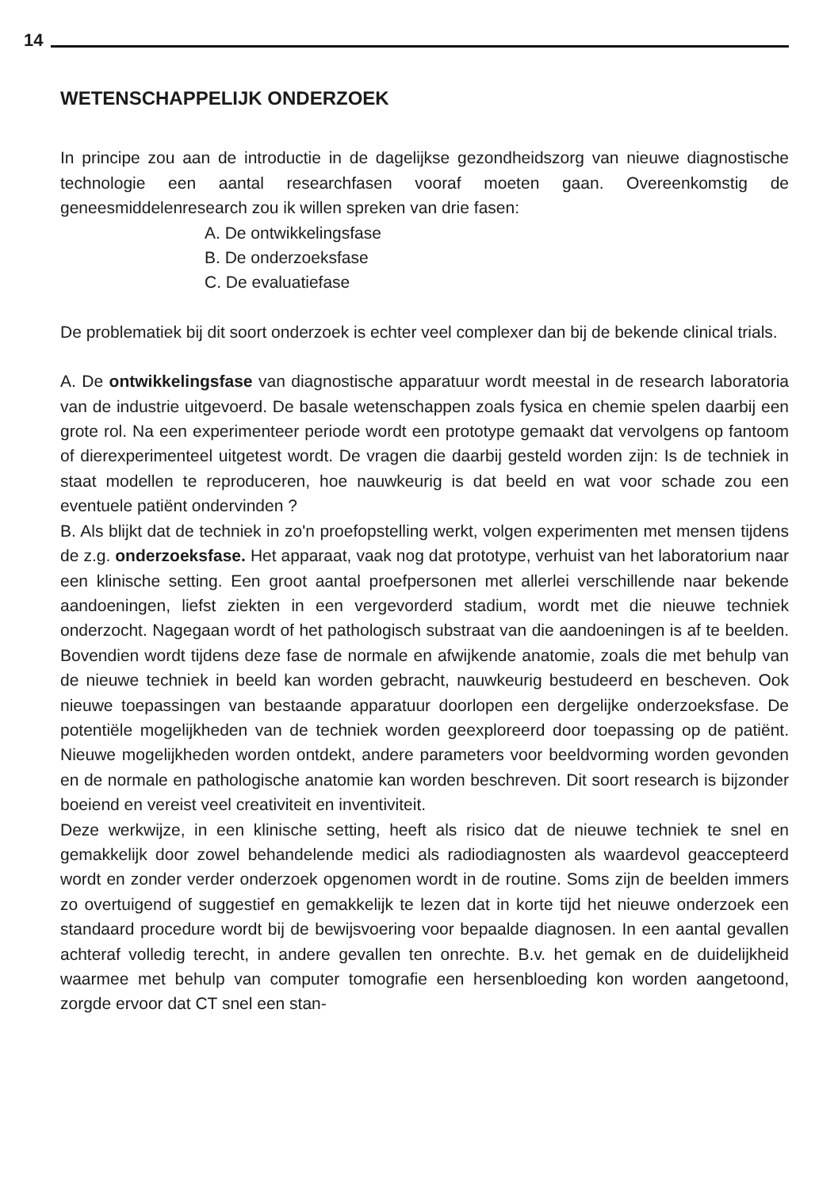14
WETENSCHAPPELIJK ONDERZOEK
In principe zou aan de introductie in de dagelijkse gezondheidszorg van nieuwe diagnostische technologie een aantal researchfasen vooraf moeten gaan. Overeenkomstig de geneesmiddelenresearch zou ik willen spreken van drie fasen:
A. De ontwikkelingsfase
B. De onderzoeksfase
C. De evaluatiefase
De problematiek bij dit soort onderzoek is echter veel complexer dan bij de bekende clinical trials.
A. De ontwikkelingsfase van diagnostische apparatuur wordt meestal in de research laboratoria van de industrie uitgevoerd. De basale wetenschappen zoals fysica en chemie spelen daarbij een grote rol. Na een experimenteer periode wordt een prototype gemaakt dat vervolgens op fantoom of dierexperimenteel uitgetest wordt. De vragen die daarbij gesteld worden zijn: Is de techniek in staat modellen te reproduceren, hoe nauwkeurig is dat beeld en wat voor schade zou een eventuele patiënt ondervinden ?
B. Als blijkt dat de techniek in zo'n proefopstelling werkt, volgen experimenten met mensen tijdens de z.g. onderzoeksfase. Het apparaat, vaak nog dat prototype, verhuist van het laboratorium naar een klinische setting. Een groot aantal proefpersonen met allerlei verschillende naar bekende aandoeningen, liefst ziekten in een vergevorderd stadium, wordt met die nieuwe techniek onderzocht. Nagegaan wordt of het pathologisch substraat van die aandoeningen is af te beelden. Bovendien wordt tijdens deze fase de normale en afwijkende anatomie, zoals die met behulp van de nieuwe techniek in beeld kan worden gebracht, nauwkeurig bestudeerd en bescheven. Ook nieuwe toepassingen van bestaande apparatuur doorlopen een dergelijke onderzoeksfase. De potentiële mogelijkheden van de techniek worden geexploreerd door toepassing op de patiënt. Nieuwe mogelijkheden worden ontdekt, andere parameters voor beeldvorming worden gevonden en de normale en pathologische anatomie kan worden beschreven. Dit soort research is bijzonder boeiend en vereist veel creativiteit en inventiviteit.
Deze werkwijze, in een klinische setting, heeft als risico dat de nieuwe techniek te snel en gemakkelijk door zowel behandelende medici als radiodiagnosten als waardevol geaccepteerd wordt en zonder verder onderzoek opgenomen wordt in de routine. Soms zijn de beelden immers zo overtuigend of suggestief en gemakkelijk te lezen dat in korte tijd het nieuwe onderzoek een standaard procedure wordt bij de bewijsvoering voor bepaalde diagnosen. In een aantal gevallen achteraf volledig terecht, in andere gevallen ten onrechte. B.v. het gemak en de duidelijkheid waarmee met behulp van computer tomografie een hersenbloeding kon worden aangetoond, zorgde ervoor dat CT snel een stan-